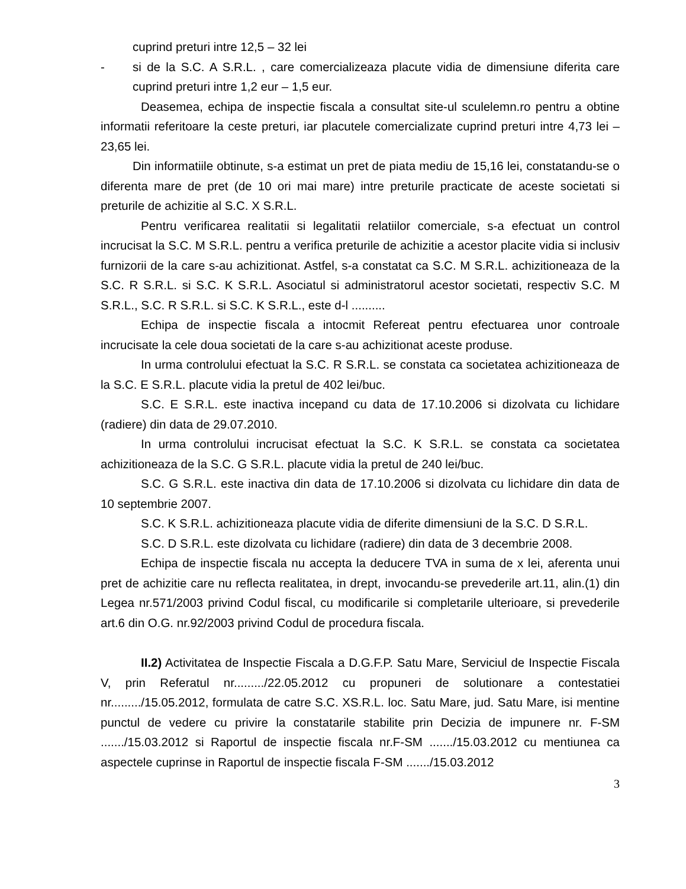cuprind preturi intre 12,5 – 32 lei
- si de la S.C. A S.R.L. , care comercializeaza placute vidia de dimensiune diferita care cuprind preturi intre 1,2 eur – 1,5 eur.
Deasemea, echipa de inspectie fiscala a consultat site-ul sculelemn.ro pentru a obtine informatii referitoare la ceste preturi, iar placutele comercializate cuprind preturi intre 4,73 lei – 23,65 lei.
Din informatiile obtinute, s-a estimat un pret de piata mediu de 15,16 lei, constatandu-se o diferenta mare de pret (de 10 ori mai mare) intre preturile practicate de aceste societati si preturile de achizitie al S.C. X S.R.L.
Pentru verificarea realitatii si legalitatii relatiilor comerciale, s-a efectuat un control incrucisat la S.C. M S.R.L. pentru a verifica preturile de achizitie a acestor placite vidia si inclusiv furnizorii de la care s-au achizitionat. Astfel, s-a constatat ca S.C. M S.R.L. achizitioneaza de la S.C. R S.R.L. si S.C. K S.R.L. Asociatul si administratorul acestor societati, respectiv S.C. M S.R.L., S.C. R S.R.L. si S.C. K S.R.L., este d-l ..........
Echipa de inspectie fiscala a intocmit Refereat pentru efectuarea unor controale incrucisate la cele doua societati de la care s-au achizitionat aceste produse.
In urma controlului efectuat la S.C. R S.R.L. se constata ca societatea achizitioneaza de la S.C. E S.R.L. placute vidia la pretul de 402 lei/buc.
S.C. E S.R.L. este inactiva incepand cu data de 17.10.2006 si dizolvata cu lichidare (radiere) din data de 29.07.2010.
In urma controlului incrucisat efectuat la S.C. K S.R.L. se constata ca societatea achizitioneaza de la S.C. G S.R.L. placute vidia la pretul de 240 lei/buc.
S.C. G S.R.L. este inactiva din data de 17.10.2006 si dizolvata cu lichidare din data de 10 septembrie 2007.
S.C. K S.R.L. achizitioneaza placute vidia de diferite dimensiuni de la S.C. D S.R.L.
S.C. D S.R.L. este dizolvata cu lichidare (radiere) din data de 3 decembrie 2008.
Echipa de inspectie fiscala nu accepta la deducere TVA in suma de x lei, aferenta unui pret de achizitie care nu reflecta realitatea, in drept, invocandu-se prevederile art.11, alin.(1) din Legea nr.571/2003 privind Codul fiscal, cu modificarile si completarile ulterioare, si prevederile art.6 din O.G. nr.92/2003 privind Codul de procedura fiscala.
II.2) Activitatea de Inspectie Fiscala a D.G.F.P. Satu Mare, Serviciul de Inspectie Fiscala V, prin Referatul nr........./22.05.2012 cu propuneri de solutionare a contestatiei nr........./15.05.2012, formulata de catre S.C. XS.R.L. loc. Satu Mare, jud. Satu Mare, isi mentine punctul de vedere cu privire la constatarile stabilite prin Decizia de impunere nr. F-SM ......./15.03.2012 si Raportul de inspectie fiscala nr.F-SM ......./15.03.2012 cu mentiunea ca aspectele cuprinse in Raportul de inspectie fiscala F-SM ......./15.03.2012
3